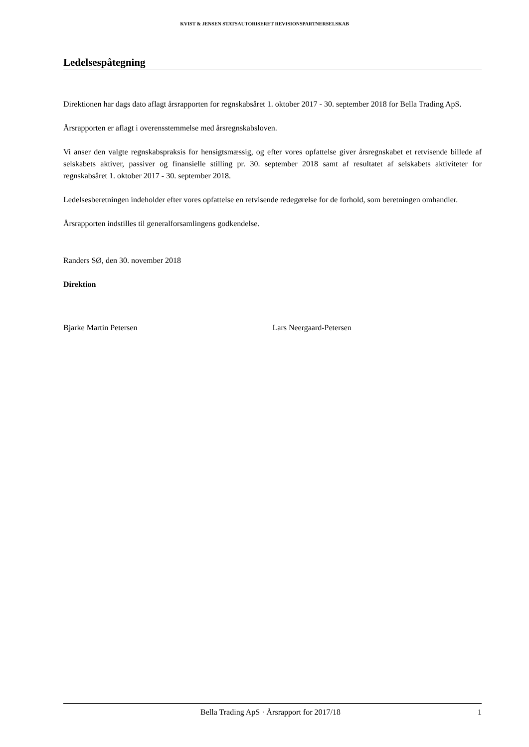KVIST & JENSEN STATSAUTORISERET REVISIONSPARTNERSELSKAB
Ledelsespåtegning
Direktionen har dags dato aflagt årsrapporten for regnskabsåret 1. oktober 2017 - 30. september 2018 for Bella Trading ApS.
Årsrapporten er aflagt i overensstemmelse med årsregnskabsloven.
Vi anser den valgte regnskabspraksis for hensigtsmæssig, og efter vores opfattelse giver årsregnskabet et retvisende billede af selskabets aktiver, passiver og finansielle stilling pr. 30. september 2018 samt af resultatet af selskabets aktiviteter for regnskabsåret 1. oktober 2017 - 30. september 2018.
Ledelsesberetningen indeholder efter vores opfattelse en retvisende redegørelse for de forhold, som beretningen omhandler.
Årsrapporten indstilles til generalforsamlingens godkendelse.
Randers SØ, den 30. november 2018
Direktion
Bjarke Martin Petersen Lars Neergaard-Petersen
Bella Trading ApS · Årsrapport for 2017/18 1